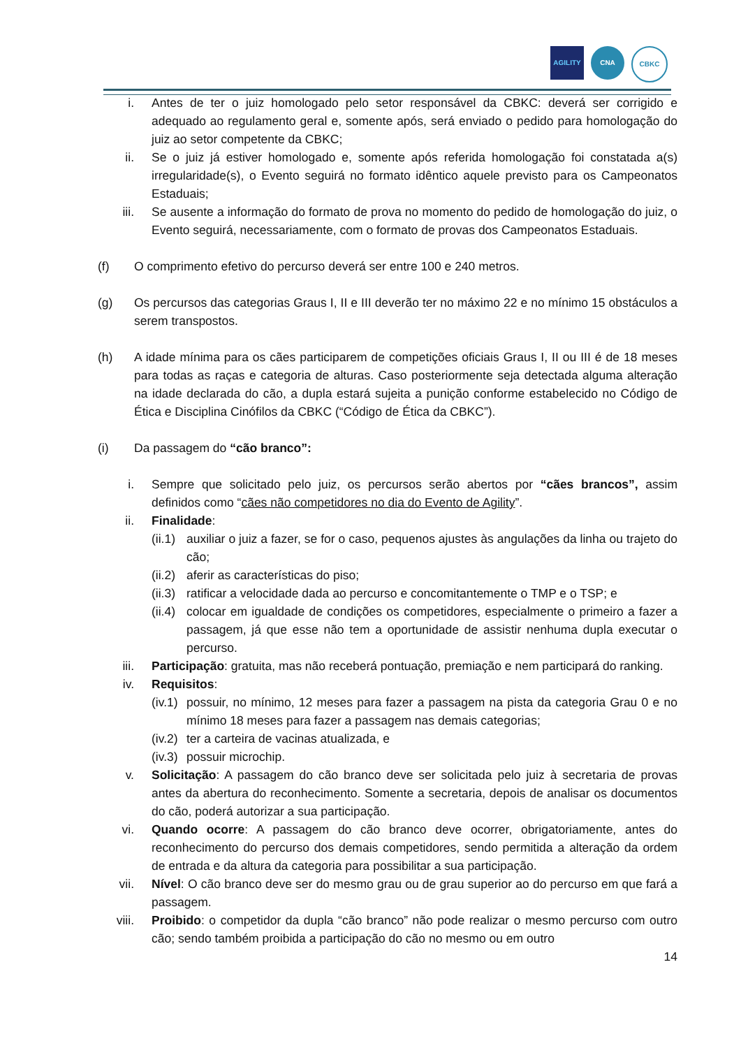AGILITY CNA CBKC
i. Antes de ter o juiz homologado pelo setor responsável da CBKC: deverá ser corrigido e adequado ao regulamento geral e, somente após, será enviado o pedido para homologação do juiz ao setor competente da CBKC;
ii. Se o juiz já estiver homologado e, somente após referida homologação foi constatada a(s) irregularidade(s), o Evento seguirá no formato idêntico aquele previsto para os Campeonatos Estaduais;
iii. Se ausente a informação do formato de prova no momento do pedido de homologação do juiz, o Evento seguirá, necessariamente, com o formato de provas dos Campeonatos Estaduais.
(f) O comprimento efetivo do percurso deverá ser entre 100 e 240 metros.
(g) Os percursos das categorias Graus I, II e III deverão ter no máximo 22 e no mínimo 15 obstáculos a serem transpostos.
(h) A idade mínima para os cães participarem de competições oficiais Graus I, II ou III é de 18 meses para todas as raças e categoria de alturas. Caso posteriormente seja detectada alguma alteração na idade declarada do cão, a dupla estará sujeita a punição conforme estabelecido no Código de Ética e Disciplina Cinófilos da CBKC (“Código de Ética da CBKC”).
(i) Da passagem do “cão branco”:
i. Sempre que solicitado pelo juiz, os percursos serão abertos por “cães brancos”, assim definidos como “cães não competidores no dia do Evento de Agility”.
ii. Finalidade:
(ii.1)
auxiliar o juiz a fazer, se for o caso, pequenos ajustes às angulações da linha ou trajeto do cão;
(ii.2)
aferir as características do piso;
(ii.3)
ratificar a velocidade dada ao percurso e concomitantemente o TMP e o TSP; e
(ii.4)
colocar em igualdade de condições os competidores, especialmente o primeiro a fazer a passagem, já que esse não tem a oportunidade de assistir nenhuma dupla executar o percurso.
iii. Participação: gratuita, mas não receberá pontuação, premiação e nem participará do ranking.
iv. Requisitos:
(iv.1)
possuir, no mínimo, 12 meses para fazer a passagem na pista da categoria Grau 0 e no mínimo 18 meses para fazer a passagem nas demais categorias;
(iv.2)
ter a carteira de vacinas atualizada, e
(iv.3)
possuir microchip.
v. Solicitação: A passagem do cão branco deve ser solicitada pelo juiz à secretaria de provas antes da abertura do reconhecimento. Somente a secretaria, depois de analisar os documentos do cão, poderá autorizar a sua participação.
vi. Quando ocorre: A passagem do cão branco deve ocorrer, obrigatoriamente, antes do reconhecimento do percurso dos demais competidores, sendo permitida a alteração da ordem de entrada e da altura da categoria para possibilitar a sua participação.
vii. Nível: O cão branco deve ser do mesmo grau ou de grau superior ao do percurso em que fará a passagem.
viii. Proibido: o competidor da dupla “cão branco” não pode realizar o mesmo percurso com outro cão; sendo também proibida a participação do cão no mesmo ou em outro
14